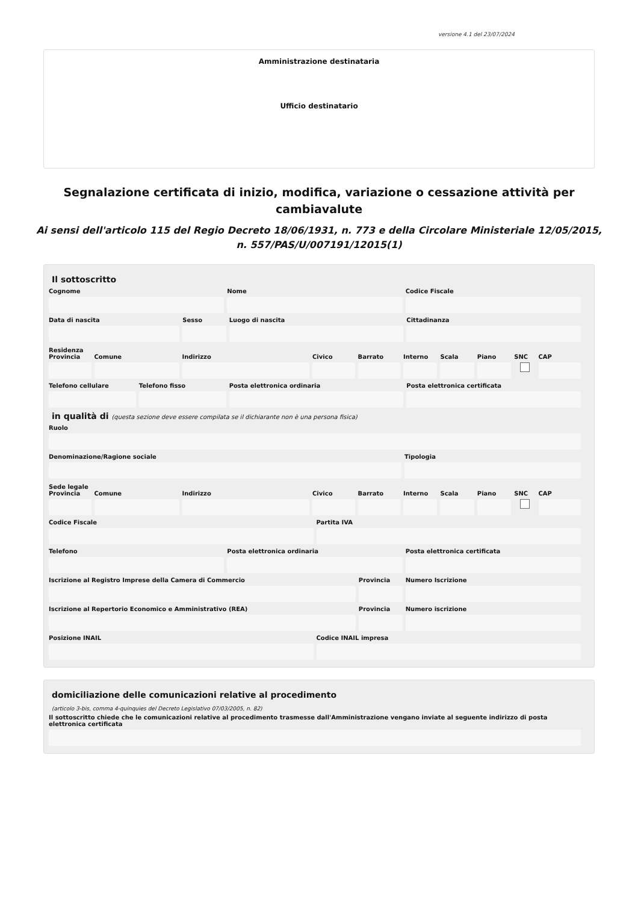versione 4.1 del 23/07/2024
Amministrazione destinataria
Ufficio destinatario
Segnalazione certificata di inizio, modifica, variazione o cessazione attività per cambiavalute
Ai sensi dell'articolo 115 del Regio Decreto 18/06/1931, n. 773 e della Circolare Ministeriale 12/05/2015, n. 557/PAS/U/007191/12015(1)
Il sottoscritto
Cognome Nome Codice Fiscale
Data di nascita Sesso Luogo di nascita Cittadinanza
Residenza
Provincia Comune Indirizzo Civico Barrato Interno Scala Piano SNC CAP
Telefono cellulare Telefono fisso Posta elettronica ordinaria Posta elettronica certificata
in qualità di (questa sezione deve essere compilata se il dichiarante non è una persona fisica)
Ruolo
Denominazione/Ragione sociale Tipologia
Sede legale
Provincia Comune Indirizzo Civico Barrato Interno Scala Piano SNC CAP
Codice Fiscale Partita IVA
Telefono Posta elettronica ordinaria Posta elettronica certificata
Iscrizione al Registro Imprese della Camera di Commercio
Provincia Numero Iscrizione
Iscrizione al Repertorio Economico e Amministrativo (REA)
Provincia Numero iscrizione
Posizione INAIL Codice INAIL impresa
domiciliazione delle comunicazioni relative al procedimento
(articolo 3-bis, comma 4-quinquies del Decreto Legislativo 07/03/2005, n. 82)
Il sottoscritto chiede che le comunicazioni relative al procedimento trasmesse dall'Amministrazione vengano inviate al seguente indirizzo di posta elettronica certificata